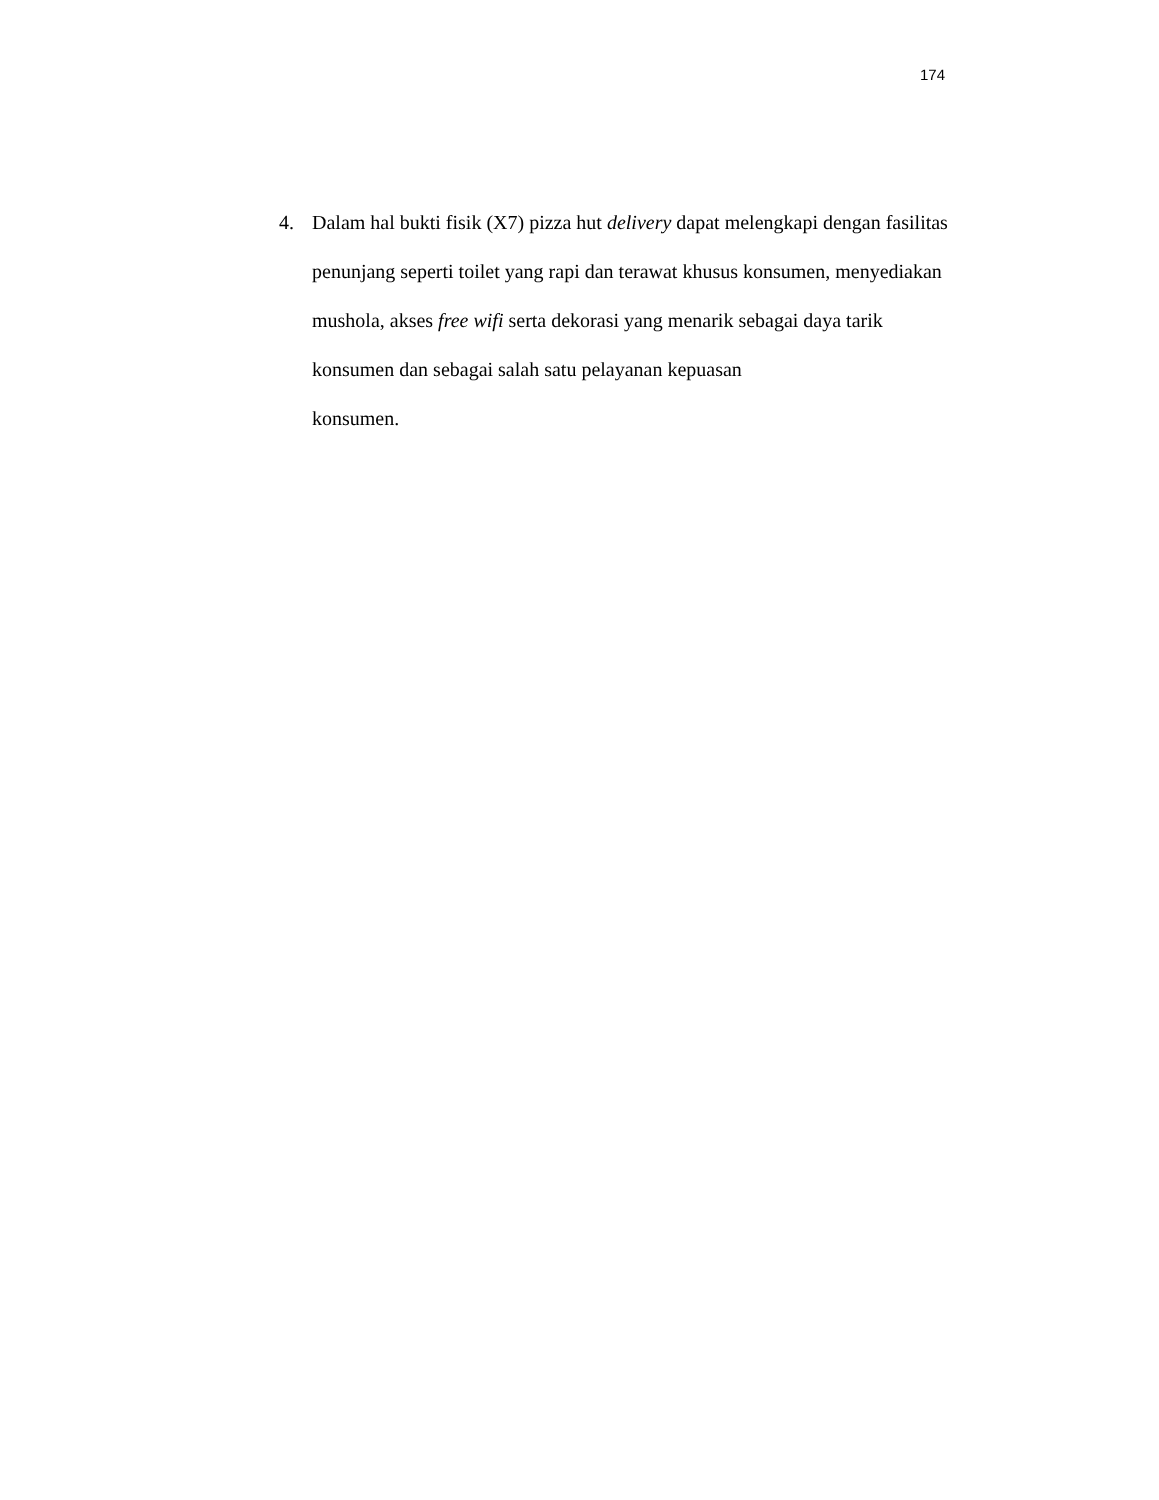174
4. Dalam hal bukti fisik (X7) pizza hut delivery dapat melengkapi dengan fasilitas penunjang seperti toilet yang rapi dan terawat khusus konsumen, menyediakan mushola, akses free wifi serta dekorasi yang menarik sebagai daya tarik konsumen dan sebagai salah satu pelayanan kepuasan
konsumen.